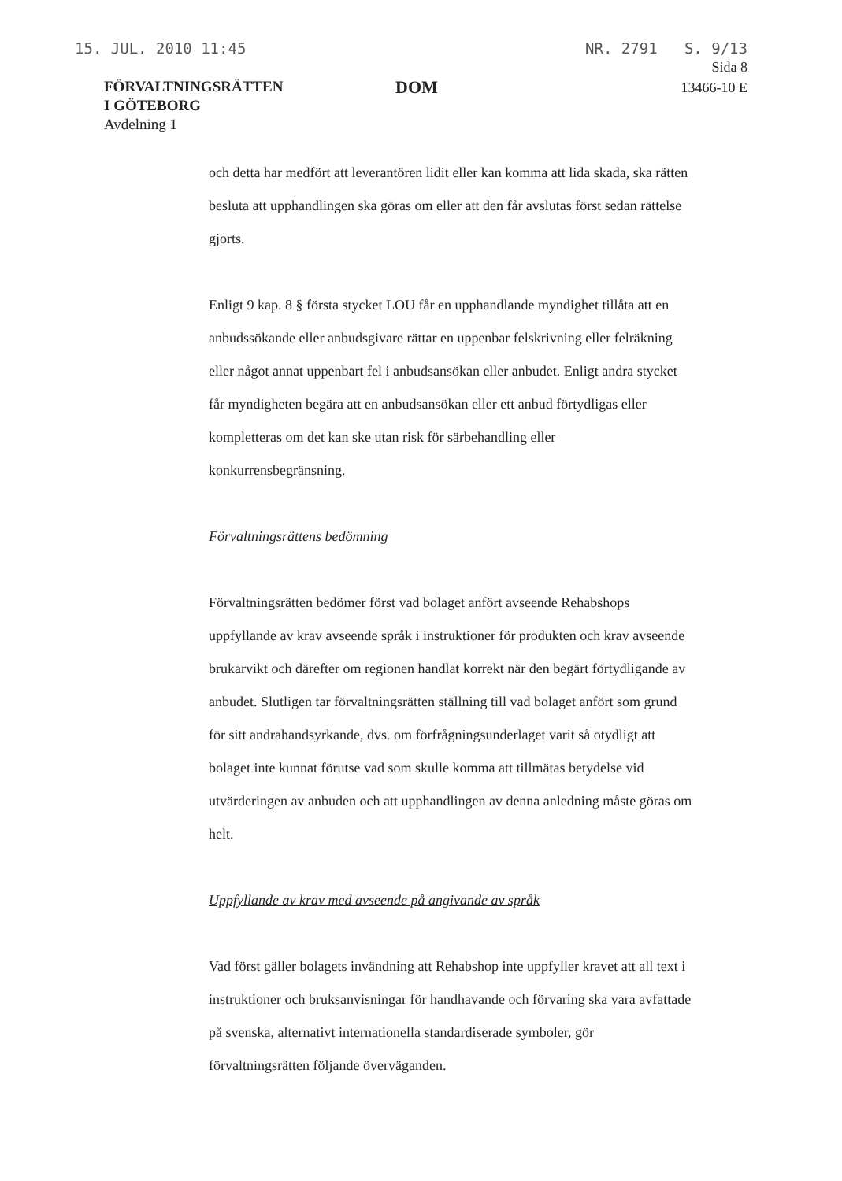15. JUL. 2010 11:45 NR. 2791 S. 9/13
FÖRVALTNINGSRÄTTEN
I GÖTEBORG
Avdelning 1
DOM
Sida 8
13466-10 E
och detta har medfört att leverantören lidit eller kan komma att lida skada, ska rätten besluta att upphandlingen ska göras om eller att den får avslutas först sedan rättelse gjorts.
Enligt 9 kap. 8 § första stycket LOU får en upphandlande myndighet tillåta att en anbudssökande eller anbudsgivare rättar en uppenbar felskrivning eller felräkning eller något annat uppenbart fel i anbudsansökan eller anbudet. Enligt andra stycket får myndigheten begära att en anbudsansökan eller ett anbud förtydligas eller kompletteras om det kan ske utan risk för särbehandling eller konkurrensbegränsning.
Förvaltningsrättens bedömning
Förvaltningsrätten bedömer först vad bolaget anfört avseende Rehabshops uppfyllande av krav avseende språk i instruktioner för produkten och krav avseende brukarvikt och därefter om regionen handlat korrekt när den begärt förtydligande av anbudet. Slutligen tar förvaltningsrätten ställning till vad bolaget anfört som grund för sitt andrahandsyrkande, dvs. om förfrågningsunderlaget varit så otydligt att bolaget inte kunnat förutse vad som skulle komma att tillmätas betydelse vid utvärderingen av anbuden och att upphandlingen av denna anledning måste göras om helt.
Uppfyllande av krav med avseende på angivande av språk
Vad först gäller bolagets invändning att Rehabshop inte uppfyller kravet att all text i instruktioner och bruksanvisningar för handhavande och förvaring ska vara avfattade på svenska, alternativt internationella standardiserade symboler, gör förvaltningsrätten följande överväganden.